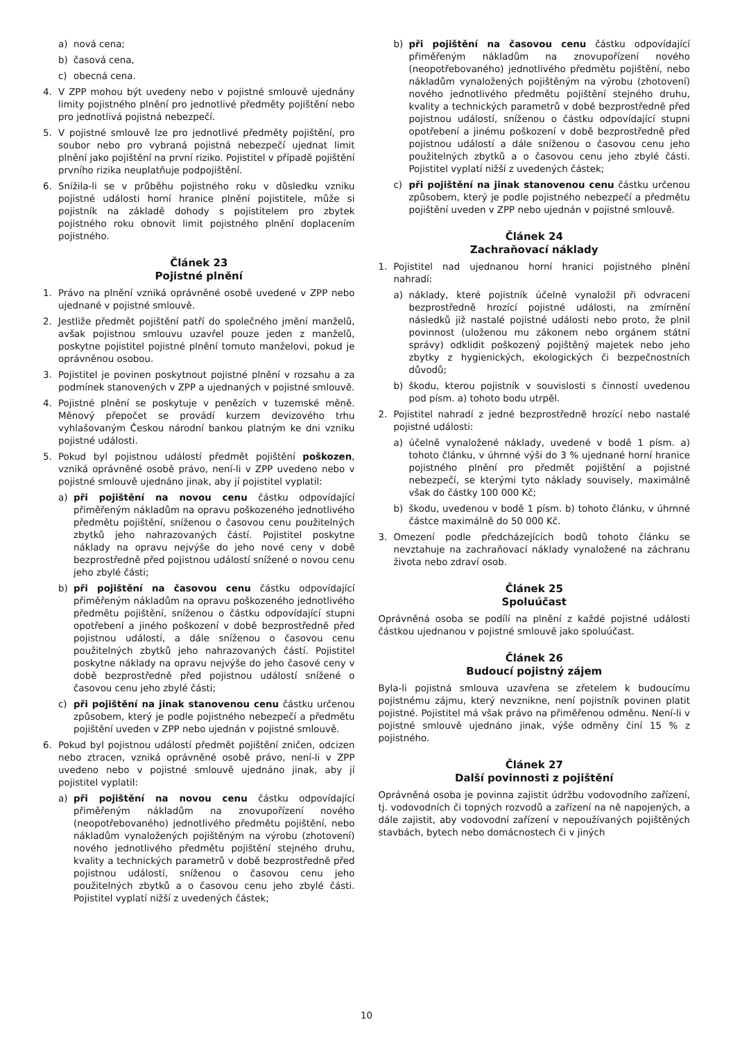a) nová cena;
b) časová cena,
c) obecná cena.
4. V ZPP mohou být uvedeny nebo v pojistné smlouvě ujednány limity pojistného plnění pro jednotlivé předměty pojištění nebo pro jednotlivá pojistná nebezpečí.
5. V pojistné smlouvě lze pro jednotlivé předměty pojištění, pro soubor nebo pro vybraná pojistná nebezpečí ujednat limit plnění jako pojištění na první riziko. Pojistitel v případě pojištění prvního rizika neuplatňuje podpojištění.
6. Snížila-li se v průběhu pojistného roku v důsledku vzniku pojistné události horní hranice plnění pojistitele, může si pojistník na základě dohody s pojistitelem pro zbytek pojistného roku obnovit limit pojistného plnění doplacením pojistného.
Článek 23
Pojistné plnění
1. Právo na plnění vzniká oprávněné osobě uvedené v ZPP nebo ujednané v pojistné smlouvě.
2. Jestliže předmět pojištění patří do společného jmění manželů, avšak pojistnou smlouvu uzavřel pouze jeden z manželů, poskytne pojistitel pojistné plnění tomuto manželovi, pokud je oprávněnou osobou.
3. Pojistitel je povinen poskytnout pojistné plnění v rozsahu a za podmínek stanovených v ZPP a ujednaných v pojistné smlouvě.
4. Pojistné plnění se poskytuje v penězích v tuzemské měně. Měnový přepočet se provádí kurzem devizového trhu vyhlašovaným Českou národní bankou platným ke dni vzniku pojistné události.
5. Pokud byl pojistnou událostí předmět pojištění poškozen, vzniká oprávněné osobě právo, není-li v ZPP uvedeno nebo v pojistné smlouvě ujednáno jinak, aby jí pojistitel vyplatil:
a) při pojištění na novou cenu částku odpovídající přiměřeným nákladům na opravu poškozeného jednotlivého předmětu pojištění, sníženou o časovou cenu použitelných zbytků jeho nahrazovaných částí. Pojistitel poskytne náklady na opravu nejvýše do jeho nové ceny v době bezprostředně před pojistnou událostí snížené o novou cenu jeho zbylé části;
b) při pojištění na časovou cenu částku odpovídající přiměřeným nákladům na opravu poškozeného jednotlivého předmětu pojištění, sníženou o částku odpovídající stupni opotřebení a jiného poškození v době bezprostředně před pojistnou událostí, a dále sníženou o časovou cenu použitelných zbytků jeho nahrazovaných částí. Pojistitel poskytne náklady na opravu nejvýše do jeho časové ceny v době bezprostředně před pojistnou událostí snížené o časovou cenu jeho zbylé části;
c) při pojištění na jinak stanovenou cenu částku určenou způsobem, který je podle pojistného nebezpečí a předmětu pojištění uveden v ZPP nebo ujednán v pojistné smlouvě.
6. Pokud byl pojistnou událostí předmět pojištění zničen, odcizen nebo ztracen, vzniká oprávněné osobě právo, není-li v ZPP uvedeno nebo v pojistné smlouvě ujednáno jinak, aby jí pojistitel vyplatil:
a) při pojištění na novou cenu částku odpovídající přiměřeným nákladům na znovupořízení nového (neopotřebovaného) jednotlivého předmětu pojištění, nebo nákladům vynaložených pojištěným na výrobu (zhotovení) nového jednotlivého předmětu pojištění stejného druhu, kvality a technických parametrů v době bezprostředně před pojistnou událostí, sníženou o časovou cenu jeho použitelných zbytků a o časovou cenu jeho zbylé části. Pojistitel vyplatí nižší z uvedených částek;
b) při pojištění na časovou cenu částku odpovídající přiměřeným nákladům na znovupořízení nového (neopotřebovaného) jednotlivého předmětu pojištění, nebo nákladům vynaložených pojištěným na výrobu (zhotovení) nového jednotlivého předmětu pojištění stejného druhu, kvality a technických parametrů v době bezprostředně před pojistnou událostí, sníženou o částku odpovídající stupni opotřebení a jinému poškození v době bezprostředně před pojistnou událostí a dále sníženou o časovou cenu jeho použitelných zbytků a o časovou cenu jeho zbylé části. Pojistitel vyplatí nižší z uvedených částek;
c) při pojištění na jinak stanovenou cenu částku určenou způsobem, který je podle pojistného nebezpečí a předmětu pojištění uveden v ZPP nebo ujednán v pojistné smlouvě.
Článek 24
Zachraňovací náklady
1. Pojistitel nad ujednanou horní hranici pojistného plnění nahradí:
a) náklady, které pojistník účelně vynaložil při odvracení bezprostředně hrozící pojistné události, na zmírnění následků již nastalé pojistné události nebo proto, že plnil povinnost (uloženou mu zákonem nebo orgánem státní správy) odklidit poškozený pojištěný majetek nebo jeho zbytky z hygienických, ekologických či bezpečnostních důvodů;
b) škodu, kterou pojistník v souvislosti s činností uvedenou pod písm. a) tohoto bodu utrpěl.
2. Pojistitel nahradí z jedné bezprostředně hrozící nebo nastalé pojistné události:
a) účelně vynaložené náklady, uvedené v bodě 1 písm. a) tohoto článku, v úhrnné výši do 3 % ujednané horní hranice pojistného plnění pro předmět pojištění a pojistné nebezpečí, se kterými tyto náklady souvisely, maximálně však do částky 100 000 Kč;
b) škodu, uvedenou v bodě 1 písm. b) tohoto článku, v úhrnné částce maximálně do 50 000 Kč.
3. Omezení podle předcházejících bodů tohoto článku se nevztahuje na zachraňovací náklady vynaložené na záchranu života nebo zdraví osob.
Článek 25
Spoluúčast
Oprávněná osoba se podílí na plnění z každé pojistné události částkou ujednanou v pojistné smlouvě jako spoluúčast.
Článek 26
Budoucí pojistný zájem
Byla-li pojistná smlouva uzavřena se zřetelem k budoucímu pojistnému zájmu, který nevznikne, není pojistník povinen platit pojistné. Pojistitel má však právo na přiměřenou odměnu. Není-li v pojistné smlouvě ujednáno jinak, výše odměny činí 15 % z pojistného.
Článek 27
Další povinnosti z pojištění
Oprávněná osoba je povinna zajistit údržbu vodovodního zařízení, tj. vodovodních či topných rozvodů a zařízení na ně napojených, a dále zajistit, aby vodovodní zařízení v nepoužívaných pojištěných stavbách, bytech nebo domácnostech či v jiných
10